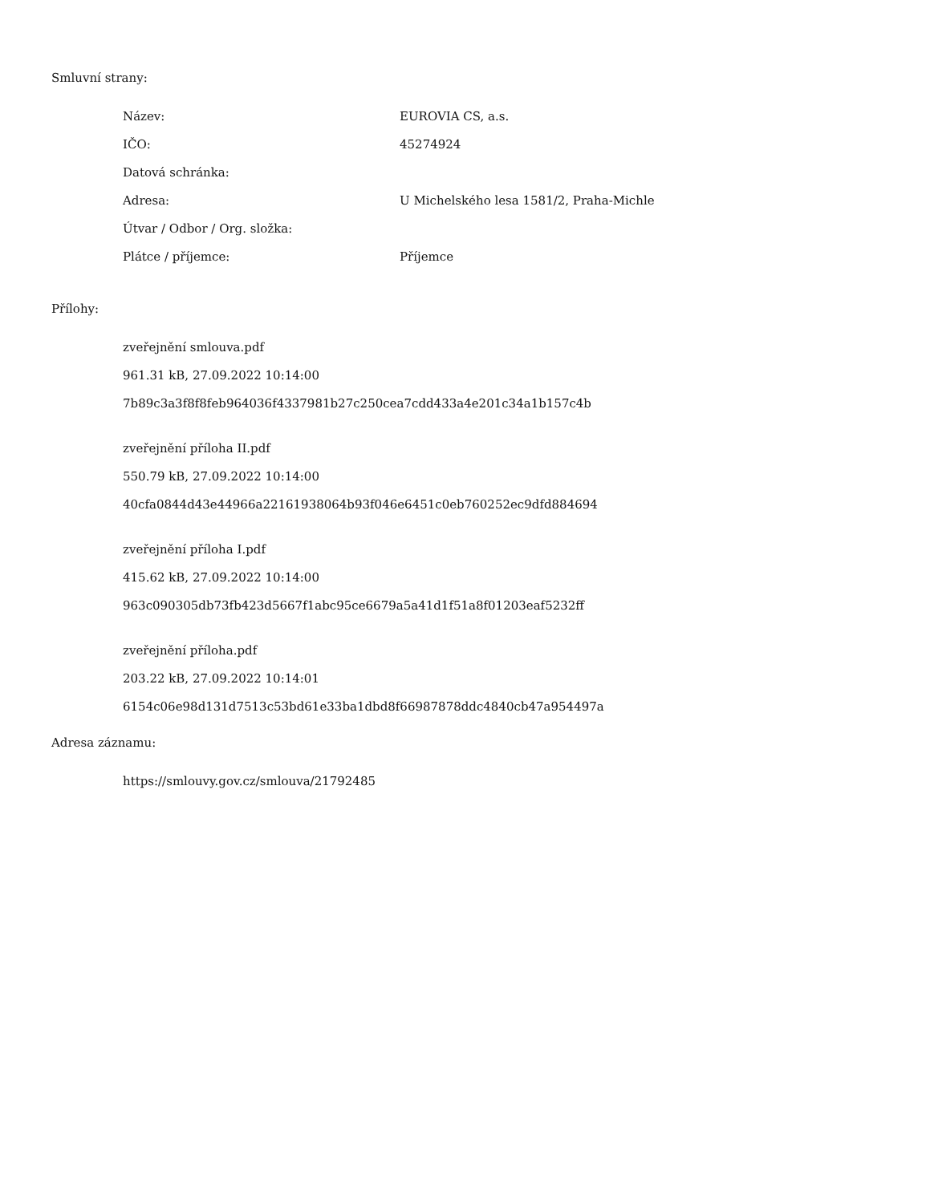Smluvní strany:
| Název: | EUROVIA CS, a.s. |
| IČO: | 45274924 |
| Datová schránka: | |
| Adresa: | U Michelského lesa 1581/2, Praha-Michle |
| Útvar / Odbor / Org. složka: | |
| Plátce / příjemce: | Příjemce |
Přílohy:
zveřejnění smlouva.pdf
961.31 kB, 27.09.2022 10:14:00
7b89c3a3f8f8feb964036f4337981b27c250cea7cdd433a4e201c34a1b157c4b
zveřejnění příloha II.pdf
550.79 kB, 27.09.2022 10:14:00
40cfa0844d43e44966a22161938064b93f046e6451c0eb760252ec9dfd884694
zveřejnění příloha I.pdf
415.62 kB, 27.09.2022 10:14:00
963c090305db73fb423d5667f1abc95ce6679a5a41d1f51a8f01203eaf5232ff
zveřejnění příloha.pdf
203.22 kB, 27.09.2022 10:14:01
6154c06e98d131d7513c53bd61e33ba1dbd8f66987878ddc4840cb47a954497a
Adresa záznamu:
https://smlouvy.gov.cz/smlouva/21792485